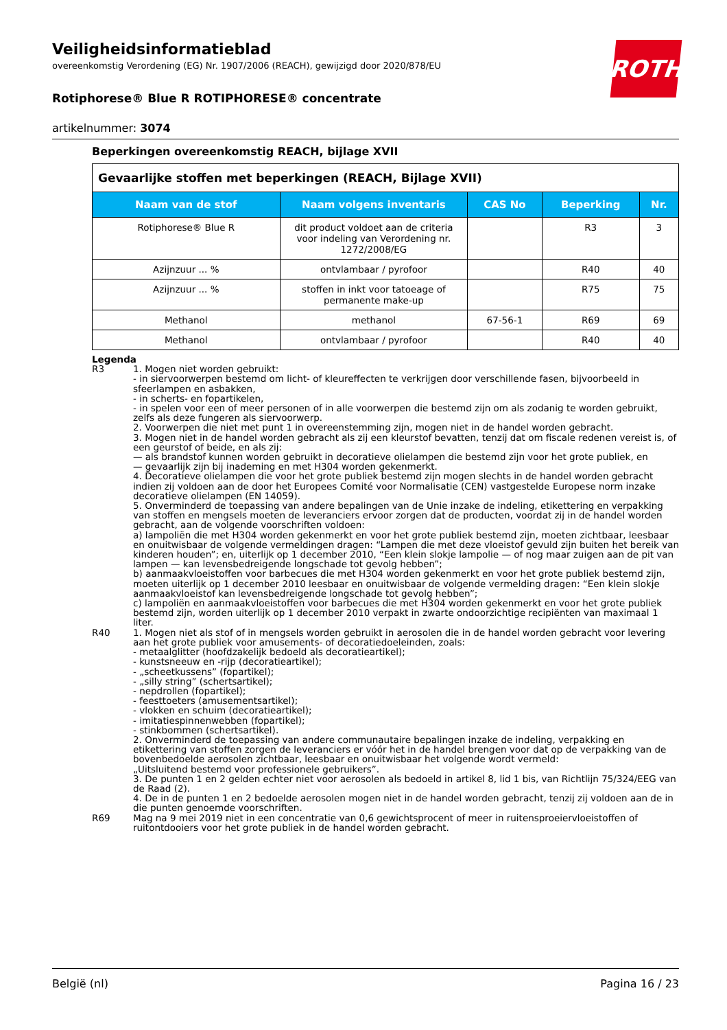ROTH
Veiligheidsinformatieblad
overeenkomstig Verordening (EG) Nr. 1907/2006 (REACH), gewijzigd door 2020/878/EU
Rotiphorese® Blue R ROTIPHORESE® concentrate
artikelnummer: 3074
Beperkingen overeenkomstig REACH, bijlage XVII
| Gevaarlijke stoffen met beperkingen (REACH, Bijlage XVII) | | | | |
| Naam van de stof | Naam volgens inventaris | CAS No | Beperking | Nr. |
| Rotiphorese® Blue R | dit product voldoet aan de criteria voor indeling van Verordening nr. 1272/2008/EG | | R3 | 3 |
| Azijnzuur ... % | ontvlambaar / pyrofoor | | R40 | 40 |
| Azijnzuur ... % | stoffen in inkt voor tatoeage of permanente make-up | | R75 | 75 |
| Methanol | methanol | 67-56-1 | R69 | 69 |
| Methanol | ontvlambaar / pyrofoor | | R40 | 40 |
Legenda
R3 1. Mogen niet worden gebruikt:
- in siervoorwerpen bestemd om licht- of kleureffecten te verkrijgen door verschillende fasen, bijvoorbeeld in sfeerlampen en asbakken,
- in scherts- en fopartikelen,
- in spelen voor een of meer personen of in alle voorwerpen die bestemd zijn om als zodanig te worden gebruikt, zelfs als deze fungeren als siervoorwerp.
2. Voorwerpen die niet met punt 1 in overeenstemming zijn, mogen niet in de handel worden gebracht.
3. Mogen niet in de handel worden gebracht als zij een kleurstof bevatten, tenzij dat om fiscale redenen vereist is, of een geurstof of beide, en als zij:
— als brandstof kunnen worden gebruikt in decoratieve olielampen die bestemd zijn voor het grote publiek, en
— gevaarlijk zijn bij inademing en met H304 worden gekenmerkt.
4. Decoratieve olielampen die voor het grote publiek bestemd zijn mogen slechts in de handel worden gebracht indien zij voldoen aan de door het Europees Comité voor Normalisatie (CEN) vastgestelde Europese norm inzake decoratieve olielampen (EN 14059).
5. Onverminderd de toepassing van andere bepalingen van de Unie inzake de indeling, etikettering en verpakking van stoffen en mengsels moeten de leveranciers ervoor zorgen dat de producten, voordat zij in de handel worden gebracht, aan de volgende voorschriften voldoen:
a) lampoliën die met H304 worden gekenmerkt en voor het grote publiek bestemd zijn, moeten zichtbaar, leesbaar en onuitwisbaar de volgende vermeldingen dragen: “Lampen die met deze vloeistof gevuld zijn buiten het bereik van kinderen houden”; en, uiterlijk op 1 december 2010, “Een klein slokje lampolie — of nog maar zuigen aan de pit van lampen — kan levensbedreigende longschade tot gevolg hebben”;
b) aanmaakvloeistoffen voor barbecues die met H304 worden gekenmerkt en voor het grote publiek bestemd zijn, moeten uiterlijk op 1 december 2010 leesbaar en onuitwisbaar de volgende vermelding dragen: “Een klein slokje aanmaakvloeistof kan levensbedreigende longschade tot gevolg hebben”;
c) lampoliën en aanmaakvloeistoffen voor barbecues die met H304 worden gekenmerkt en voor het grote publiek bestemd zijn, worden uiterlijk op 1 december 2010 verpakt in zwarte ondoorzichtige recipiënten van maximaal 1 liter.
R40 1. Mogen niet als stof of in mengsels worden gebruikt in aerosolen die in de handel worden gebracht voor levering aan het grote publiek voor amusements- of decoratiedoeleinden, zoals:
- metaalglitter (hoofdzakelijk bedoeld als decoratieartikel);
- kunstsneeuw en -rijp (decoratieartikel);
- „scheetkussens” (fopartikel);
- „silly string” (schertsartikel);
- nepdrollen (fopartikel);
- feesttoeters (amusementsartikel);
- vlokken en schuim (decoratieartikel);
- imitatiespinnenwebben (fopartikel);
- stinkbommen (schertsartikel).
2. Onverminderd de toepassing van andere communautaire bepalingen inzake de indeling, verpakking en etikettering van stoffen zorgen de leveranciers er vóór het in de handel brengen voor dat op de verpakking van de bovenbedoelde aerosolen zichtbaar, leesbaar en onuitwisbaar het volgende wordt vermeld:
„Uitsluitend bestemd voor professionele gebruikers”.
3. De punten 1 en 2 gelden echter niet voor aerosolen als bedoeld in artikel 8, lid 1 bis, van Richtlijn 75/324/EEG van de Raad (2).
4. De in de punten 1 en 2 bedoelde aerosolen mogen niet in de handel worden gebracht, tenzij zij voldoen aan de in die punten genoemde voorschriften.
R69 Mag na 9 mei 2019 niet in een concentratie van 0,6 gewichtsprocent of meer in ruitensproeiervloeistoffen of ruitontdooiers voor het grote publiek in de handel worden gebracht.
België (nl) Pagina 16 / 23